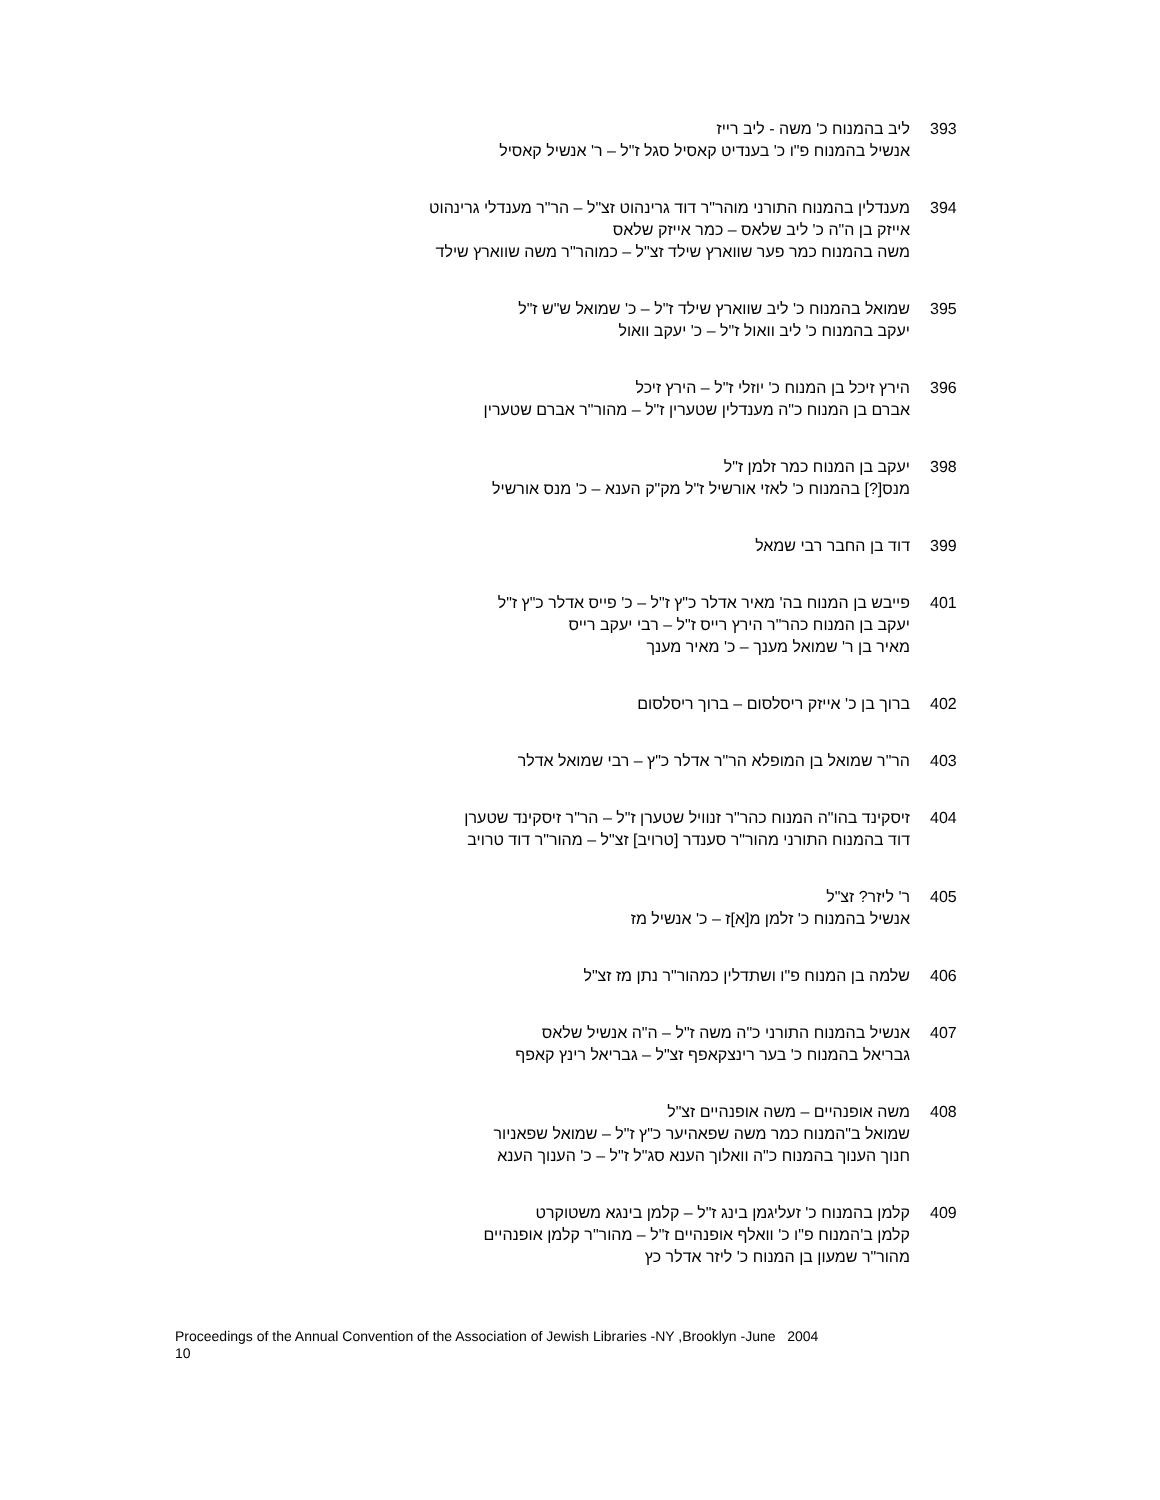393 ליב בהמנוח כ' משה - ליב רייז
אנשיל בהמנוח פ"ו כ' בענדיט קאסיל סגל ז"ל – ר' אנשיל קאסיל
394 מענדלין בהמנוח התורני מוהר"ר דוד גרינהוט זצ"ל – הר"ר מענדלי גרינהוט
אייזק בן ה"ה כ' ליב שלאס – כמר אייזק שלאס
משה בהמנוח כמר פער שווארץ שילד זצ"ל – כמוהר"ר משה שווארץ שילד
395 שמואל בהמנוח כ' ליב שווארץ שילד ז"ל – כ' שמואל ש"ש ז"ל
יעקב בהמנוח כ' ליב וואול ז"ל – כ' יעקב וואול
396 הירץ זיכל בן המנוח כ' יוזלי ז"ל – הירץ זיכל
אברם בן המנוח כ"ה מענדלין שטערין ז"ל – מהור"ר אברם שטערין
398 יעקב בן המנוח כמר זלמן ז"ל
מנס[?] בהמנוח כ' לאזי אורשיל ז"ל מק"ק הענא – כ' מנס אורשיל
399 דוד בן החבר רבי שמאל
401 פייבש בן המנוח בה' מאיר אדלר כ"ץ ז"ל – כ' פייס אדלר כ"ץ ז"ל
יעקב בן המנוח כהר"ר הירץ רייס ז"ל – רבי יעקב רייס
מאיר בן ר' שמואל מענך – כ' מאיר מענך
402 ברוך בן כ' אייזק ריסלסום – ברוך ריסלסום
403 הר"ר שמואל בן המופלא הר"ר אדלר כ"ץ – רבי שמואל אדלר
404 זיסקינד בהו"ה המנוח כהר"ר זנוויל שטערן ז"ל – הר"ר זיסקינד שטערן
דוד בהמנוח התורני מהור"ר סענדר [טרויב] זצ"ל – מהור"ר דוד טרויב
405 ר' ליזר? זצ"ל
אנשיל בהמנוח כ' זלמן מ[א]ז – כ' אנשיל מז
406 שלמה בן המנוח פ"ו ושתדלין כמהור"ר נתן מז זצ"ל
407 אנשיל בהמנוח התורני כ"ה משה ז"ל – ה"ה אנשיל שלאס
גבריאל בהמנוח כ' בער רינצקאפף זצ"ל – גבריאל רינץ קאפף
408 משה אופנהיים – משה אופנהיים זצ"ל
שמואל ב"המנוח כמר משה שפאהיער כ"ץ ז"ל – שמואל שפאניור
חנוך הענוך בהמנוח כ"ה וואלוך הענא סג"ל ז"ל – כ' הענוך הענא
409 קלמן בהמנוח כ' זעליגמן בינג ז"ל – קלמן בינגא משטוקרט
קלמן ב'המנוח פ"ו כ' וואלף אופנהיים ז"ל – מהור"ר קלמן אופנהיים
מהור"ר שמעון בן המנוח כ' ליזר אדלר כץ
Proceedings of the Annual Convention of the Association of Jewish Libraries -NY ,Brooklyn -June 2004
10